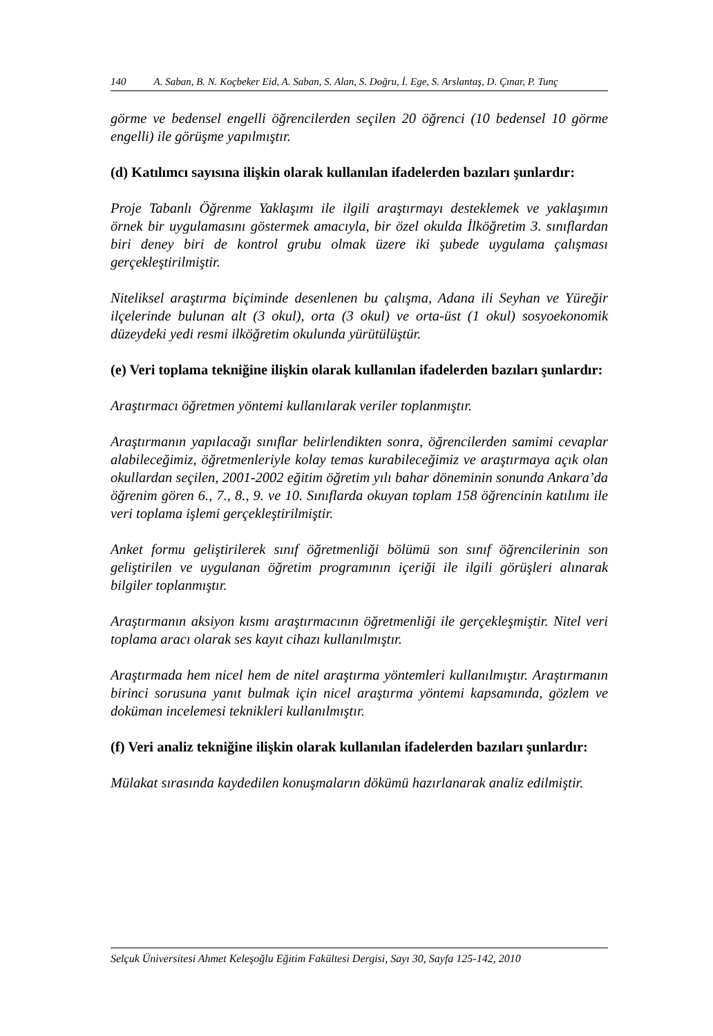140 A. Saban, B. N. Koçbeker Eid, A. Saban, S. Alan, S. Doğru, İ. Ege, S. Arslantaş, D. Çınar, P. Tunç
görme ve bedensel engelli öğrencilerden seçilen 20 öğrenci (10 bedensel 10 görme engelli) ile görüşme yapılmıştır.
(d) Katılımcı sayısına ilişkin olarak kullanılan ifadelerden bazıları şunlardır:
Proje Tabanlı Öğrenme Yaklaşımı ile ilgili araştırmayı desteklemek ve yaklaşımın örnek bir uygulamasını göstermek amacıyla, bir özel okulda İlköğretim 3. sınıflardan biri deney biri de kontrol grubu olmak üzere iki şubede uygulama çalışması gerçekleştirilmiştir.
Niteliksel araştırma biçiminde desenlenen bu çalışma, Adana ili Seyhan ve Yüreğir ilçelerinde bulunan alt (3 okul), orta (3 okul) ve orta-üst (1 okul) sosyoekonomik düzeydeki yedi resmi ilköğretim okulunda yürütülüştür.
(e) Veri toplama tekniğine ilişkin olarak kullanılan ifadelerden bazıları şunlardır:
Araştırmacı öğretmen yöntemi kullanılarak veriler toplanmıştır.
Araştırmanın yapılacağı sınıflar belirlendikten sonra, öğrencilerden samimi cevaplar alabileceğimiz, öğretmenleriyle kolay temas kurabileceğimiz ve araştırmaya açık olan okullardan seçilen, 2001-2002 eğitim öğretim yılı bahar döneminin sonunda Ankara’da öğrenim gören 6., 7., 8., 9. ve 10. Sınıflarda okuyan toplam 158 öğrencinin katılımı ile veri toplama işlemi gerçekleştirilmiştir.
Anket formu geliştirilerek sınıf öğretmenliği bölümü son sınıf öğrencilerinin son geliştirilen ve uygulanan öğretim programının içeriği ile ilgili görüşleri alınarak bilgiler toplanmıştır.
Araştırmanın aksiyon kısmı araştırmacının öğretmenliği ile gerçekleşmiştir. Nitel veri toplama aracı olarak ses kayıt cihazı kullanılmıştır.
Araştırmada hem nicel hem de nitel araştırma yöntemleri kullanılmıştır. Araştırmanın birinci sorusuna yanıt bulmak için nicel araştırma yöntemi kapsamında, gözlem ve doküman incelemesi teknikleri kullanılmıştır.
(f) Veri analiz tekniğine ilişkin olarak kullanılan ifadelerden bazıları şunlardır:
Mülakat sırasında kaydedilen konuşmaların dökümü hazırlanarak analiz edilmiştir.
Selçuk Üniversitesi Ahmet Keleşoğlu Eğitim Fakültesi Dergisi, Sayı 30, Sayfa 125-142, 2010